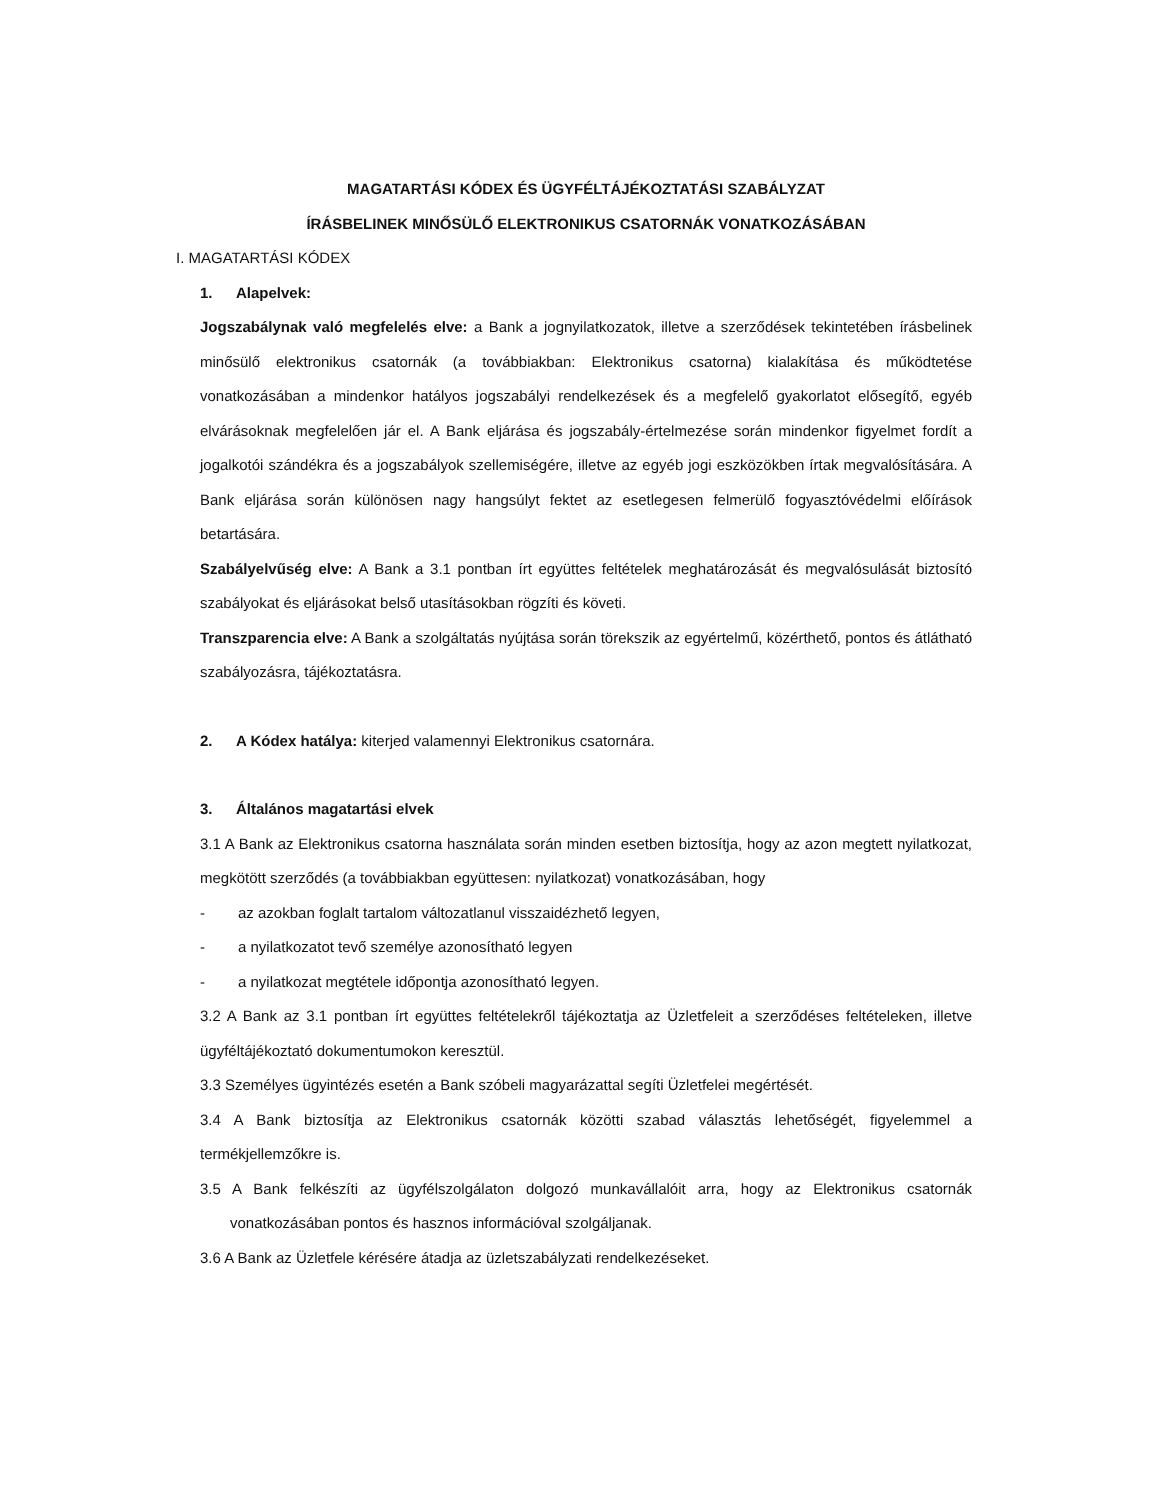MAGATARTÁSI KÓDEX ÉS ÜGYFÉLTÁJÉKOZTATÁSI SZABÁLYZAT
ÍRÁSBELINEK MINŐSÜLŐ ELEKTRONIKUS CSATORNÁK VONATKOZÁSÁBAN
I. MAGATARTÁSI KÓDEX
1. Alapelvek:
Jogszabálynak való megfelelés elve: a Bank a jognyilatkozatok, illetve a szerződések tekintetében írásbelinek minősülő elektronikus csatornák (a továbbiakban: Elektronikus csatorna) kialakítása és működtetése vonatkozásában a mindenkor hatályos jogszabályi rendelkezések és a megfelelő gyakorlatot elősegítő, egyéb elvárásoknak megfelelően jár el. A Bank eljárása és jogszabály-értelmezése során mindenkor figyelmet fordít a jogalkotói szándékra és a jogszabályok szellemiségére, illetve az egyéb jogi eszközökben írtak megvalósítására. A Bank eljárása során különösen nagy hangsúlyt fektet az esetlegesen felmerülő fogyasztóvédelmi előírások betartására.
Szabályelvűség elve: A Bank a 3.1 pontban írt együttes feltételek meghatározását és megvalósulását biztosító szabályokat és eljárásokat belső utasításokban rögzíti és követi.
Transzparencia elve: A Bank a szolgáltatás nyújtása során törekszik az egyértelmű, közérthető, pontos és átlátható szabályozásra, tájékoztatásra.
2. A Kódex hatálya: kiterjed valamennyi Elektronikus csatornára.
3. Általános magatartási elvek
3.1 A Bank az Elektronikus csatorna használata során minden esetben biztosítja, hogy az azon megtett nyilatkozat, megkötött szerződés (a továbbiakban együttesen: nyilatkozat) vonatkozásában, hogy
- az azokban foglalt tartalom változatlanul visszaidézhető legyen,
- a nyilatkozatot tevő személye azonosítható legyen
- a nyilatkozat megtétele időpontja azonosítható legyen.
3.2 A Bank az 3.1 pontban írt együttes feltételekről tájékoztatja az Üzletfeleit a szerződéses feltételeken, illetve ügyféltájékoztató dokumentumokon keresztül.
3.3 Személyes ügyintézés esetén a Bank szóbeli magyarázattal segíti Üzletfelei megértését.
3.4 A Bank biztosítja az Elektronikus csatornák közötti szabad választás lehetőségét, figyelemmel a termékjellemzőkre is.
3.5 A Bank felkészíti az ügyfélszolgálaton dolgozó munkavállalóit arra, hogy az Elektronikus csatornák vonatkozásában pontos és hasznos információval szolgáljanak.
3.6 A Bank az Üzletfele kérésére átadja az üzletszabályzati rendelkezéseket.